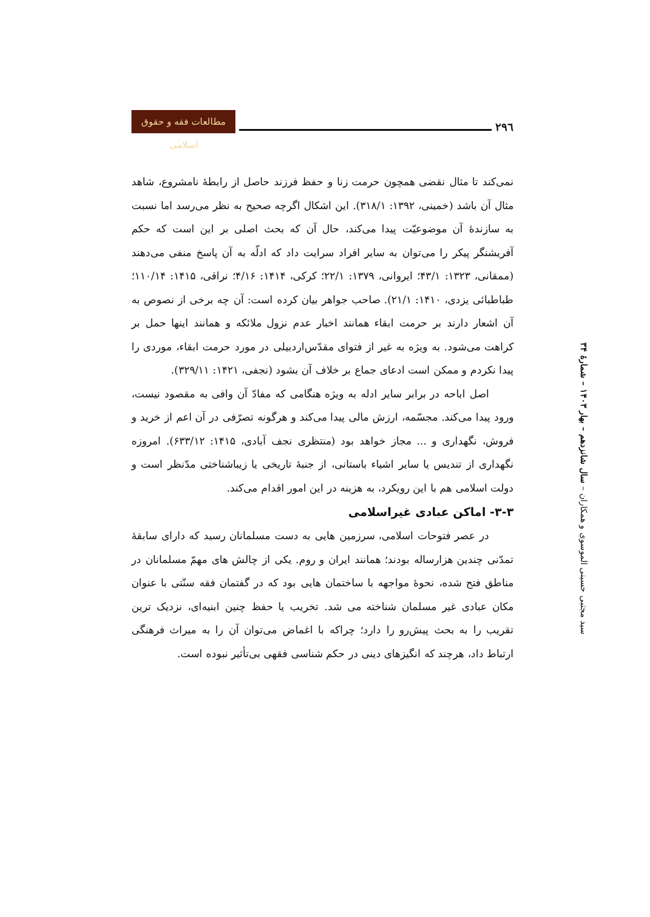۲۹٦
مطالعات فقه و حقوق اسلامی
سید مجتبی حسینی الموسوی و همکاران – سال شانزدهم – بهار ۱۴۰۳ – شمارهٔ ۳۴
نمی‌کند تا مثال نقضی همچون حرمت زنا و حفظ فرزند حاصل از رابطهٔ نامشروع، شاهد مثال آن باشد (خمینی، ۱۳۹۲: ۳۱۸/۱). این اشکال اگرچه صحیح به نظر می‌رسد اما نسبت به سازندهٔ آن موضوعیّت پیدا می‌کند، حال آن که بحث اصلی بر این است که حکم آفریشنگر پیکر را می‌توان به سایر افراد سرایت داد که ادلّه به آن پاسخ منفی می‌دهند (ممقانی، ۱۳۲۳: ۴۳/۱؛ ایروانی، ۱۳۷۹: ۲۲/۱؛ کرکی، ۱۴۱۴: ۴/۱۶؛ نراقی، ۱۴۱۵: ۱۱۰/۱۴؛ طباطبائی یزدی، ۱۴۱۰: ۲۱/۱). صاحب جواهر بیان کرده است: آن چه برخی از نصوص به آن اشعار دارند بر حرمت ابقاء همانند اخبار عدم نزول ملائکه و همانند اینها حمل بر کراهت می‌شود. به ویژه به غیر از فتوای مقدّس‌اردبیلی در مورد حرمت ابقاء، موردی را پیدا نکردم و ممکن است ادعای جماع بر خلاف آن بشود (نجفی، ۱۴۲۱: ۳۲۹/۱۱).
اصل اباحه در برابر سایر ادله به ویژه هنگامی که مفادّ آن وافی به مقصود نیست، ورود پیدا می‌کند. مجسّمه، ارزش مالی پیدا می‌کند و هرگونه تصرّفی در آن اعم از خرید و فروش، نگهداری و ... مجاز خواهد بود (منتظری نجف آبادی، ۱۴۱۵: ۶۳۳/۱۲). امروزه نگهداری از تندیس یا سایر اشیاء باستانی، از جنبهٔ تاریخی یا زیباشناختی مدّنظر است و دولت اسلامی هم با این رویکرد، به هزینه در این امور اقدام می‌کند.
۳-۳- اماکن عبادی غیراسلامی
در عصر فتوحات اسلامی، سرزمین هایی به دست مسلمانان رسید که دارای سابقهٔ تمدّنی چندین هزارساله بودند؛ همانند ایران و روم. یکی از چالش های مهمّ مسلمانان در مناطق فتح شده، نحوهٔ مواجهه با ساختمان هایی بود که در گفتمان فقه سنّتی با عنوان مکان عبادی غیر مسلمان شناخته می شد. تخریب یا حفظ چنین ابنیه‌ای، نزدیک ترین تقریب را به بحث پیش‌رو را دارد؛ چراکه با اغماض می‌توان آن را به میراث فرهنگی ارتباط داد، هرچند که انگیزهای دینی در حکم شناسی فقهی بی‌تأثیر نبوده است.